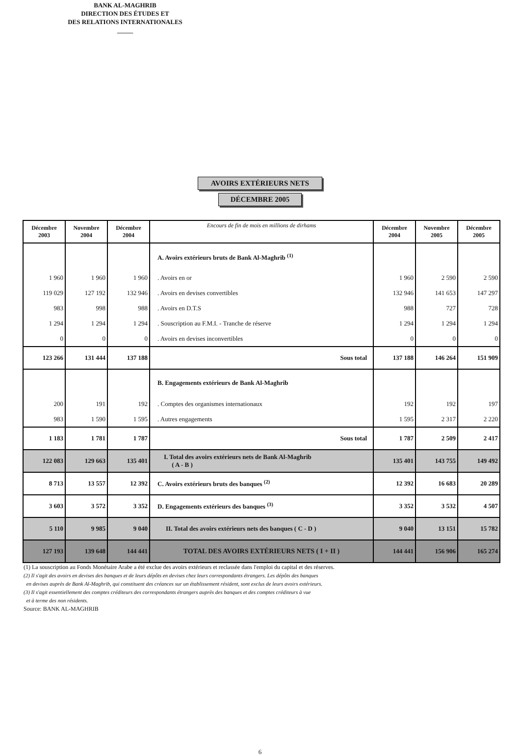BANK AL-MAGHRIB
DIRECTION DES ÉTUDES ET
DES RELATIONS INTERNATIONALES
_____
AVOIRS EXTÉRIEURS NETS
DÉCEMBRE 2005
| Décembre 2003 | Novembre 2004 | Décembre 2004 | Encours de fin de mois en millions de dirhams | Décembre 2004 | Novembre 2005 | Décembre 2005 |
| --- | --- | --- | --- | --- | --- | --- |
| | | | A. Avoirs extérieurs bruts de Bank Al-Maghrib <sup>(1)</sup> | | | |
| 1 960 | 1 960 | 1 960 | . Avoirs en or | 1 960 | 2 590 | 2 590 |
| 119 029 | 127 192 | 132 946 | . Avoirs en devises convertibles | 132 946 | 141 653 | 147 297 |
| 983 | 998 | 988 | . Avoirs en D.T.S | 988 | 727 | 728 |
| 1 294 | 1 294 | 1 294 | . Souscription au F.M.I. - Tranche de réserve | 1 294 | 1 294 | 1 294 |
| 0 | 0 | 0 | . Avoirs en devises inconvertibles | 0 | 0 | 0 |
| 123 266 | 131 444 | 137 188 | Sous total | 137 188 | 146 264 | 151 909 |
| | | | B. Engagements extérieurs de Bank Al-Maghrib | | | |
| 200 | 191 | 192 | . Comptes des organismes internationaux | 192 | 192 | 197 |
| 983 | 1 590 | 1 595 | . Autres engagements | 1 595 | 2 317 | 2 220 |
| 1 183 | 1 781 | 1 787 | Sous total | 1 787 | 2 509 | 2 417 |
| 122 083 | 129 663 | 135 401 | I. Total des avoirs extérieurs nets de Bank Al-Maghrib ( A - B ) | 135 401 | 143 755 | 149 492 |
| 8 713 | 13 557 | 12 392 | C. Avoirs extérieurs bruts des banques <sup>(2)</sup> | 12 392 | 16 683 | 20 289 |
| 3 603 | 3 572 | 3 352 | D. Engagements extérieurs des banques <sup>(3)</sup> | 3 352 | 3 532 | 4 507 |
| 5 110 | 9 985 | 9 040 | II. Total des avoirs extérieurs nets des banques ( C - D ) | 9 040 | 13 151 | 15 782 |
| 127 193 | 139 648 | 144 441 | TOTAL DES AVOIRS EXTÉRIEURS NETS ( I + II ) | 144 441 | 156 906 | 165 274 |
(1) La souscription au Fonds Monétaire Arabe a été exclue des avoirs extérieurs et reclassée dans l'emploi du capital et des réserves.
(2) Il s'agit des avoirs en devises des banques et de leurs dépôts en devises chez leurs correspondants étrangers. Les dépôts des banques
en devises auprès de Bank Al-Maghrib, qui constituent des créances sur un établissement résident, sont exclus de leurs avoirs extérieurs.
(3) Il s'agit essentiellement des comptes créditeurs des correspondants étrangers auprès des banques et des comptes créditeurs à vue
et à terme des non résidents.
Source: BANK AL-MAGHRIB
6